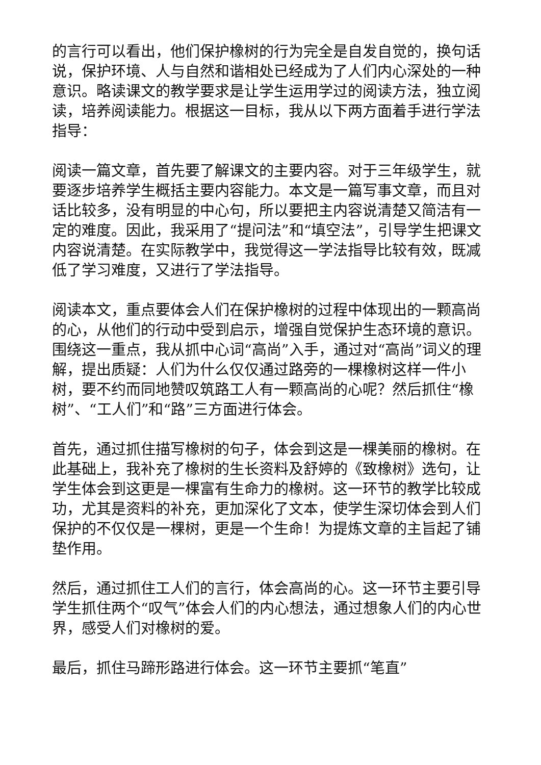的言行可以看出，他们保护橡树的行为完全是自发自觉的，换句话说，保护环境、人与自然和谐相处已经成为了人们内心深处的一种意识。略读课文的教学要求是让学生运用学过的阅读方法，独立阅读，培养阅读能力。根据这一目标，我从以下两方面着手进行学法指导：
阅读一篇文章，首先要了解课文的主要内容。对于三年级学生，就要逐步培养学生概括主要内容能力。本文是一篇写事文章，而且对话比较多，没有明显的中心句，所以要把主内容说清楚又简洁有一定的难度。因此，我采用了“提问法”和“填空法”，引导学生把课文内容说清楚。在实际教学中，我觉得这一学法指导比较有效，既减低了学习难度，又进行了学法指导。
阅读本文，重点要体会人们在保护橡树的过程中体现出的一颗高尚的心，从他们的行动中受到启示，增强自觉保护生态环境的意识。围绕这一重点，我从抓中心词“高尚”入手，通过对“高尚”词义的理解，提出质疑：人们为什么仅仅通过路旁的一棵橡树这样一件小树，要不约而同地赞叹筑路工人有一颗高尚的心呢？然后抓住“橡树”、“工人们”和“路”三方面进行体会。
首先，通过抓住描写橡树的句子，体会到这是一棵美丽的橡树。在此基础上，我补充了橡树的生长资料及舒婷的《致橡树》选句，让学生体会到这更是一棵富有生命力的橡树。这一环节的教学比较成功，尤其是资料的补充，更加深化了文本，使学生深切体会到人们保护的不仅仅是一棵树，更是一个生命！为提炼文章的主旨起了铺垫作用。
然后，通过抓住工人们的言行，体会高尚的心。这一环节主要引导学生抓住两个“叹气”体会人们的内心想法，通过想象人们的内心世界，感受人们对橡树的爱。
最后，抓住马蹄形路进行体会。这一环节主要抓“笔直”